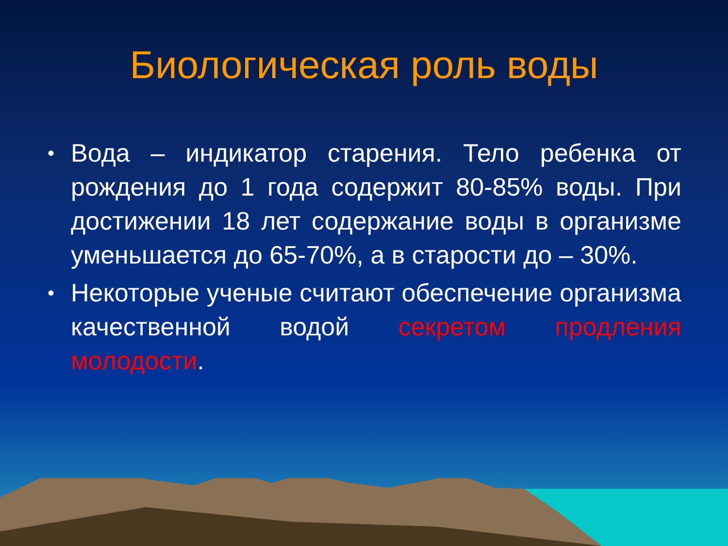Биологическая роль воды
• Вода – индикатор старения. Тело ребенка от рождения до 1 года содержит 80-85% воды. При достижении 18 лет содержание воды в организме уменьшается до 65-70%, а в старости до – 30%.
• Некоторые ученые считают обеспечение организма качественной водой секретом продления молодости.